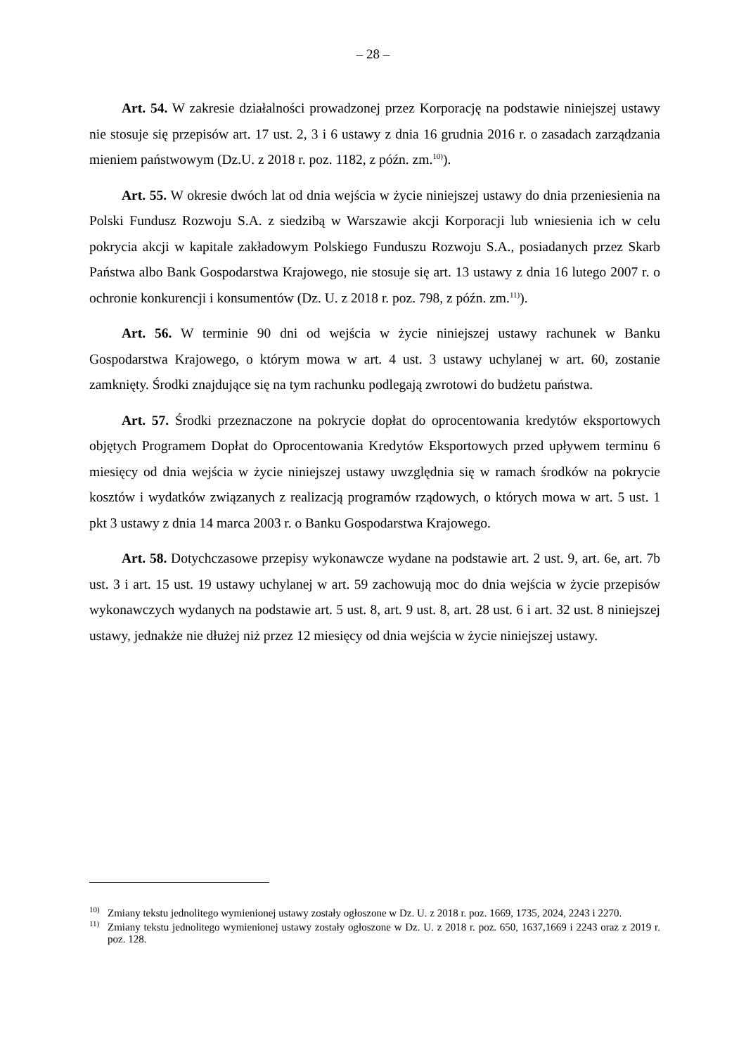– 28 –
Art. 54. W zakresie działalności prowadzonej przez Korporację na podstawie niniejszej ustawy nie stosuje się przepisów art. 17 ust. 2, 3 i 6 ustawy z dnia 16 grudnia 2016 r. o zasadach zarządzania mieniem państwowym (Dz.U. z 2018 r. poz. 1182, z późn. zm.<sup>10)</sup>).
Art. 55. W okresie dwóch lat od dnia wejścia w życie niniejszej ustawy do dnia przeniesienia na Polski Fundusz Rozwoju S.A. z siedzibą w Warszawie akcji Korporacji lub wniesienia ich w celu pokrycia akcji w kapitale zakładowym Polskiego Funduszu Rozwoju S.A., posiadanych przez Skarb Państwa albo Bank Gospodarstwa Krajowego, nie stosuje się art. 13 ustawy z dnia 16 lutego 2007 r. o ochronie konkurencji i konsumentów (Dz. U. z 2018 r. poz. 798, z późn. zm.<sup>11)</sup>).
Art. 56. W terminie 90 dni od wejścia w życie niniejszej ustawy rachunek w Banku Gospodarstwa Krajowego, o którym mowa w art. 4 ust. 3 ustawy uchylanej w art. 60, zostanie zamknięty. Środki znajdujące się na tym rachunku podlegają zwrotowi do budżetu państwa.
Art. 57. Środki przeznaczone na pokrycie dopłat do oprocentowania kredytów eksportowych objętych Programem Dopłat do Oprocentowania Kredytów Eksportowych przed upływem terminu 6 miesięcy od dnia wejścia w życie niniejszej ustawy uwzględnia się w ramach środków na pokrycie kosztów i wydatków związanych z realizacją programów rządowych, o których mowa w art. 5 ust. 1 pkt 3 ustawy z dnia 14 marca 2003 r. o Banku Gospodarstwa Krajowego.
Art. 58. Dotychczasowe przepisy wykonawcze wydane na podstawie art. 2 ust. 9, art. 6e, art. 7b ust. 3 i art. 15 ust. 19 ustawy uchylanej w art. 59 zachowują moc do dnia wejścia w życie przepisów wykonawczych wydanych na podstawie art. 5 ust. 8, art. 9 ust. 8, art. 28 ust. 6 i art. 32 ust. 8 niniejszej ustawy, jednakże nie dłużej niż przez 12 miesięcy od dnia wejścia w życie niniejszej ustawy.
<sup>10)</sup> Zmiany tekstu jednolitego wymienionej ustawy zostały ogłoszone w Dz. U. z 2018 r. poz. 1669, 1735, 2024, 2243 i 2270.
<sup>11)</sup> Zmiany tekstu jednolitego wymienionej ustawy zostały ogłoszone w Dz. U. z 2018 r. poz. 650, 1637,1669 i 2243 oraz z 2019 r. poz. 128.